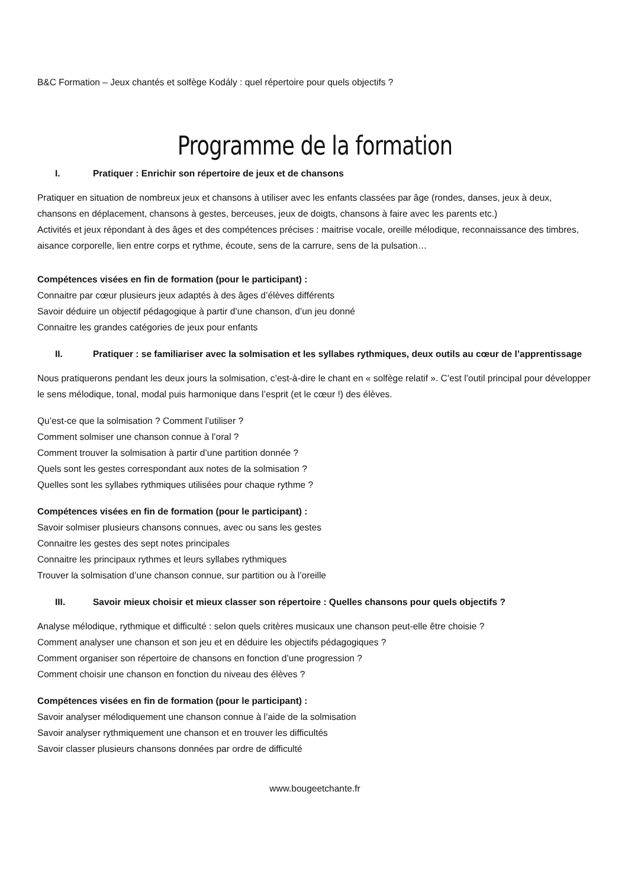B&C Formation – Jeux chantés et solfège Kodály : quel répertoire pour quels objectifs ?
Programme de la formation
I. Pratiquer : Enrichir son répertoire de jeux et de chansons
Pratiquer en situation de nombreux jeux et chansons à utiliser avec les enfants classées par âge (rondes, danses, jeux à deux, chansons en déplacement, chansons à gestes, berceuses, jeux de doigts, chansons à faire avec les parents etc.)
Activités et jeux répondant à des âges et des compétences précises : maitrise vocale, oreille mélodique, reconnaissance des timbres, aisance corporelle, lien entre corps et rythme, écoute, sens de la carrure, sens de la pulsation…
Compétences visées en fin de formation (pour le participant) :
Connaitre par cœur plusieurs jeux adaptés à des âges d’élèves différents
Savoir déduire un objectif pédagogique à partir d’une chanson, d’un jeu donné
Connaitre les grandes catégories de jeux pour enfants
II. Pratiquer : se familiariser avec la solmisation et les syllabes rythmiques, deux outils au cœur de l’apprentissage
Nous pratiquerons pendant les deux jours la solmisation, c’est-à-dire le chant en « solfège relatif ». C’est l’outil principal pour développer le sens mélodique, tonal, modal puis harmonique dans l’esprit (et le cœur !) des élèves.
Qu’est-ce que la solmisation ? Comment l’utiliser ?
Comment solmiser une chanson connue à l’oral ?
Comment trouver la solmisation à partir d’une partition donnée ?
Quels sont les gestes correspondant aux notes de la solmisation ?
Quelles sont les syllabes rythmiques utilisées pour chaque rythme ?
Compétences visées en fin de formation (pour le participant) :
Savoir solmiser plusieurs chansons connues, avec ou sans les gestes
Connaitre les gestes des sept notes principales
Connaitre les principaux rythmes et leurs syllabes rythmiques
Trouver la solmisation d’une chanson connue, sur partition ou à l’oreille
III. Savoir mieux choisir et mieux classer son répertoire : Quelles chansons pour quels objectifs ?
Analyse mélodique, rythmique et difficulté : selon quels critères musicaux une chanson peut-elle être choisie ?
Comment analyser une chanson et son jeu et en déduire les objectifs pédagogiques ?
Comment organiser son répertoire de chansons en fonction d’une progression ?
Comment choisir une chanson en fonction du niveau des élèves ?
Compétences visées en fin de formation (pour le participant) :
Savoir analyser mélodiquement une chanson connue à l’aide de la solmisation
Savoir analyser rythmiquement une chanson et en trouver les difficultés
Savoir classer plusieurs chansons données par ordre de difficulté
www.bougeetchante.fr